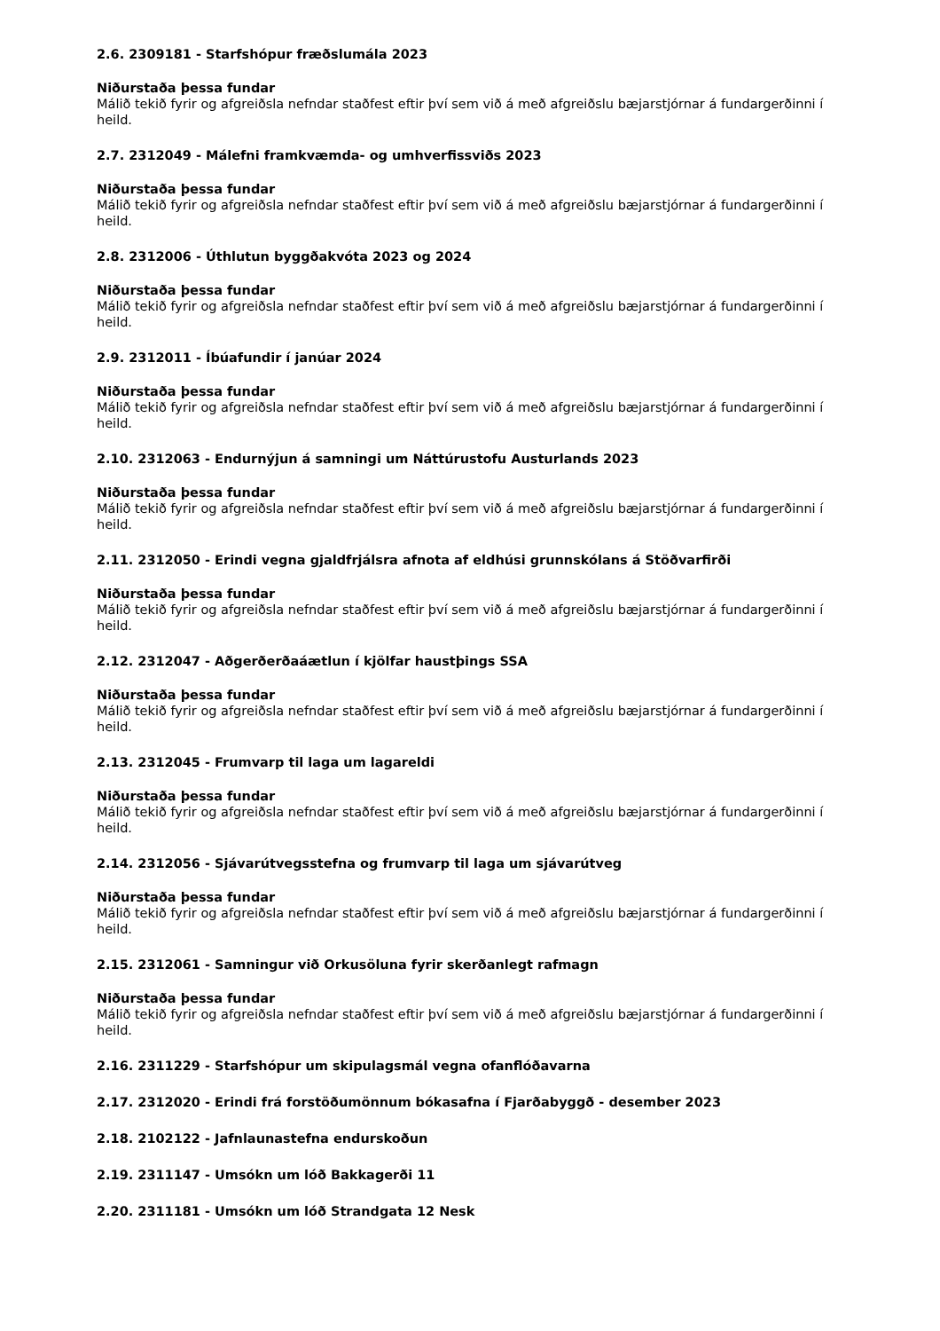2.6. 2309181 - Starfshópur fræðslumála 2023
Niðurstaða þessa fundar
Málið tekið fyrir og afgreiðsla nefndar staðfest eftir því sem við á með afgreiðslu bæjarstjórnar á fundargerðinni í heild.
2.7. 2312049 - Málefni framkvæmda- og umhverfissviðs 2023
Niðurstaða þessa fundar
Málið tekið fyrir og afgreiðsla nefndar staðfest eftir því sem við á með afgreiðslu bæjarstjórnar á fundargerðinni í heild.
2.8. 2312006 - Úthlutun byggðakvóta 2023 og 2024
Niðurstaða þessa fundar
Málið tekið fyrir og afgreiðsla nefndar staðfest eftir því sem við á með afgreiðslu bæjarstjórnar á fundargerðinni í heild.
2.9. 2312011 - Íbúafundir í janúar 2024
Niðurstaða þessa fundar
Málið tekið fyrir og afgreiðsla nefndar staðfest eftir því sem við á með afgreiðslu bæjarstjórnar á fundargerðinni í heild.
2.10. 2312063 - Endurnýjun á samningi um Náttúrustofu Austurlands 2023
Niðurstaða þessa fundar
Málið tekið fyrir og afgreiðsla nefndar staðfest eftir því sem við á með afgreiðslu bæjarstjórnar á fundargerðinni í heild.
2.11. 2312050 - Erindi vegna gjaldfrjálsra afnota af eldhúsi grunnskólans á Stöðvarfirði
Niðurstaða þessa fundar
Málið tekið fyrir og afgreiðsla nefndar staðfest eftir því sem við á með afgreiðslu bæjarstjórnar á fundargerðinni í heild.
2.12. 2312047 - Aðgerðerðaáætlun í kjölfar haustþings SSA
Niðurstaða þessa fundar
Málið tekið fyrir og afgreiðsla nefndar staðfest eftir því sem við á með afgreiðslu bæjarstjórnar á fundargerðinni í heild.
2.13. 2312045 - Frumvarp til laga um lagareldi
Niðurstaða þessa fundar
Málið tekið fyrir og afgreiðsla nefndar staðfest eftir því sem við á með afgreiðslu bæjarstjórnar á fundargerðinni í heild.
2.14. 2312056 - Sjávarútvegsstefna og frumvarp til laga um sjávarútveg
Niðurstaða þessa fundar
Málið tekið fyrir og afgreiðsla nefndar staðfest eftir því sem við á með afgreiðslu bæjarstjórnar á fundargerðinni í heild.
2.15. 2312061 - Samningur við Orkusöluna fyrir skerðanlegt rafmagn
Niðurstaða þessa fundar
Málið tekið fyrir og afgreiðsla nefndar staðfest eftir því sem við á með afgreiðslu bæjarstjórnar á fundargerðinni í heild.
2.16. 2311229 - Starfshópur um skipulagsmál vegna ofanflóðavarna
2.17. 2312020 - Erindi frá forstöðumönnum bókasafna í Fjarðabyggð - desember 2023
2.18. 2102122 - Jafnlaunastefna endurskoðun
2.19. 2311147 - Umsókn um lóð Bakkagerði 11
2.20. 2311181 - Umsókn um lóð Strandgata 12 Nesk